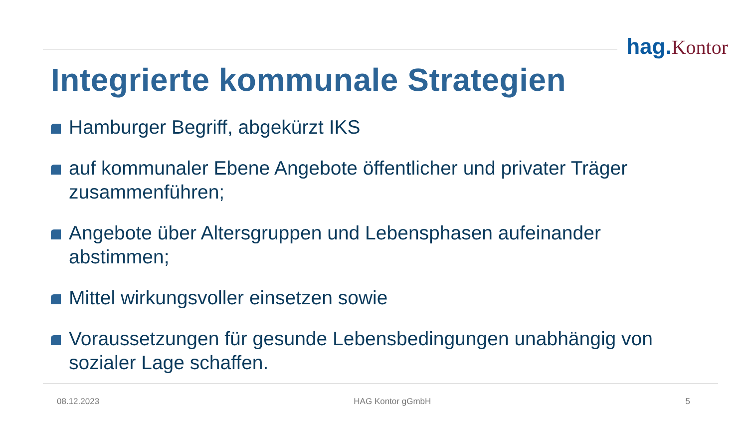hag. Kontor
Integrierte kommunale Strategien
Hamburger Begriff, abgekürzt IKS
auf kommunaler Ebene Angebote öffentlicher und privater Träger zusammenführen;
Angebote über Altersgruppen und Lebensphasen aufeinander abstimmen;
Mittel wirkungsvoller einsetzen sowie
Voraussetzungen für gesunde Lebensbedingungen unabhängig von sozialer Lage schaffen.
08.12.2023 HAG Kontor gGmbH 5